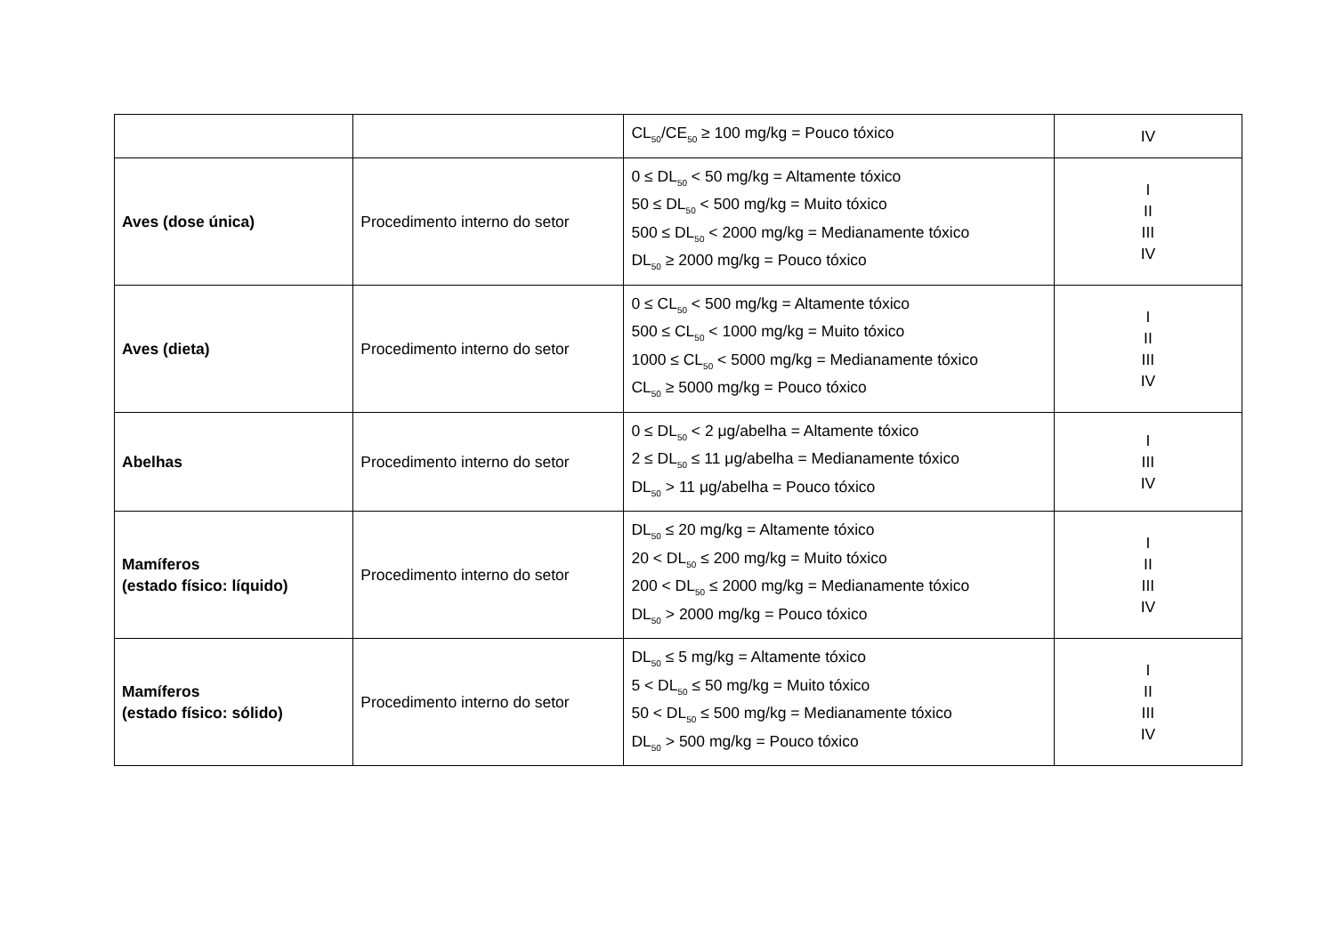| | | CL<sub>50</sub>/CE<sub>50</sub> ≥ 100 mg/kg = Pouco tóxico | IV |
| Aves (dose única) | Procedimento interno do setor | 0 ≤ DL<sub>50</sub> < 50 mg/kg = Altamente tóxico 50 ≤ DL<sub>50</sub> < 500 mg/kg = Muito tóxico 500 ≤ DL<sub>50</sub> < 2000 mg/kg = Medianamente tóxico DL<sub>50</sub> ≥ 2000 mg/kg = Pouco tóxico | I II III IV |
| Aves (dieta) | Procedimento interno do setor | 0 ≤ CL<sub>50</sub> < 500 mg/kg = Altamente tóxico 500 ≤ CL<sub>50</sub> < 1000 mg/kg = Muito tóxico 1000 ≤ CL<sub>50</sub> < 5000 mg/kg = Medianamente tóxico CL<sub>50</sub> ≥ 5000 mg/kg = Pouco tóxico | I II III IV |
| Abelhas | Procedimento interno do setor | 0 ≤ DL<sub>50</sub> < 2 μg/abelha = Altamente tóxico 2 ≤ DL<sub>50</sub> ≤ 11 μg/abelha = Medianamente tóxico DL<sub>50</sub> > 11 μg/abelha = Pouco tóxico | I III IV |
| Mamíferos (estado físico: líquido) | Procedimento interno do setor | DL<sub>50</sub> ≤ 20 mg/kg = Altamente tóxico 20 < DL<sub>50</sub> ≤ 200 mg/kg = Muito tóxico 200 < DL<sub>50</sub> ≤ 2000 mg/kg = Medianamente tóxico DL<sub>50</sub> > 2000 mg/kg = Pouco tóxico | I II III IV |
| Mamíferos (estado físico: sólido) | Procedimento interno do setor | DL<sub>50</sub> ≤ 5 mg/kg = Altamente tóxico 5 < DL<sub>50</sub> ≤ 50 mg/kg = Muito tóxico 50 < DL<sub>50</sub> ≤ 500 mg/kg = Medianamente tóxico DL<sub>50</sub> > 500 mg/kg = Pouco tóxico | I II III IV |